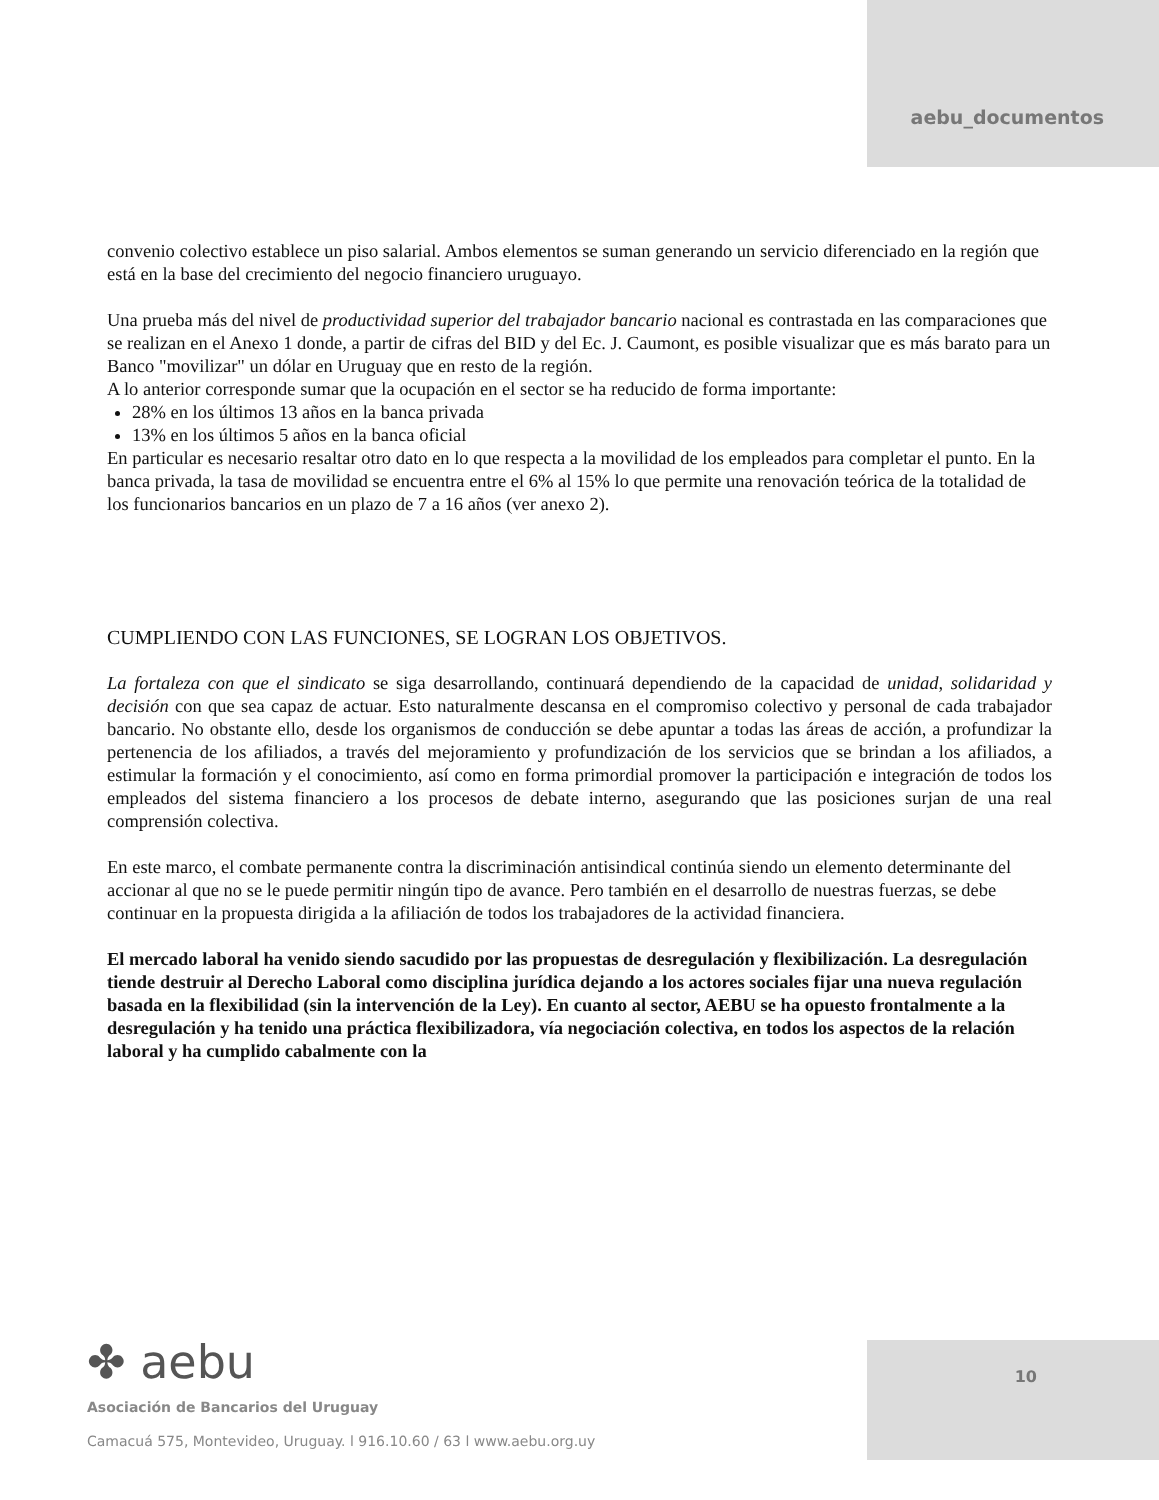aebu_documentos
convenio colectivo establece un piso salarial. Ambos elementos se suman generando un servicio diferenciado en la región que está en la base del crecimiento del negocio financiero uruguayo.
Una prueba más del nivel de productividad superior del trabajador bancario nacional es contrastada en las comparaciones que se realizan en el Anexo 1 donde, a partir de cifras del BID y del Ec. J. Caumont, es posible visualizar que es más barato para un Banco "movilizar" un dólar en Uruguay que en resto de la región.
A lo anterior corresponde sumar que la ocupación en el sector se ha reducido de forma importante:
28% en los últimos 13 años en la banca privada
13% en los últimos 5 años en la banca oficial
En particular es necesario resaltar otro dato en lo que respecta a la movilidad de los empleados para completar el punto. En la banca privada, la tasa de movilidad se encuentra entre el 6% al 15% lo que permite una renovación teórica de la totalidad de los funcionarios bancarios en un plazo de 7 a 16 años (ver anexo 2).
CUMPLIENDO CON LAS FUNCIONES, SE LOGRAN LOS OBJETIVOS.
La fortaleza con que el sindicato se siga desarrollando, continuará dependiendo de la capacidad de unidad, solidaridad y decisión con que sea capaz de actuar. Esto naturalmente descansa en el compromiso colectivo y personal de cada trabajador bancario. No obstante ello, desde los organismos de conducción se debe apuntar a todas las áreas de acción, a profundizar la pertenencia de los afiliados, a través del mejoramiento y profundización de los servicios que se brindan a los afiliados, a estimular la formación y el conocimiento, así como en forma primordial promover la participación e integración de todos los empleados del sistema financiero a los procesos de debate interno, asegurando que las posiciones surjan de una real comprensión colectiva.
En este marco, el combate permanente contra la discriminación antisindical continúa siendo un elemento determinante del accionar al que no se le puede permitir ningún tipo de avance. Pero también en el desarrollo de nuestras fuerzas, se debe continuar en la propuesta dirigida a la afiliación de todos los trabajadores de la actividad financiera.
El mercado laboral ha venido siendo sacudido por las propuestas de desregulación y flexibilización. La desregulación tiende destruir al Derecho Laboral como disciplina jurídica dejando a los actores sociales fijar una nueva regulación basada en la flexibilidad (sin la intervención de la Ley). En cuanto al sector, AEBU se ha opuesto frontalmente a la desregulación y ha tenido una práctica flexibilizadora, vía negociación colectiva, en todos los aspectos de la relación laboral y ha cumplido cabalmente con la
✤ aebu
Asociación de Bancarios del Uruguay
Camacuá 575, Montevideo, Uruguay. l 916.10.60 / 63 l www.aebu.org.uy
10